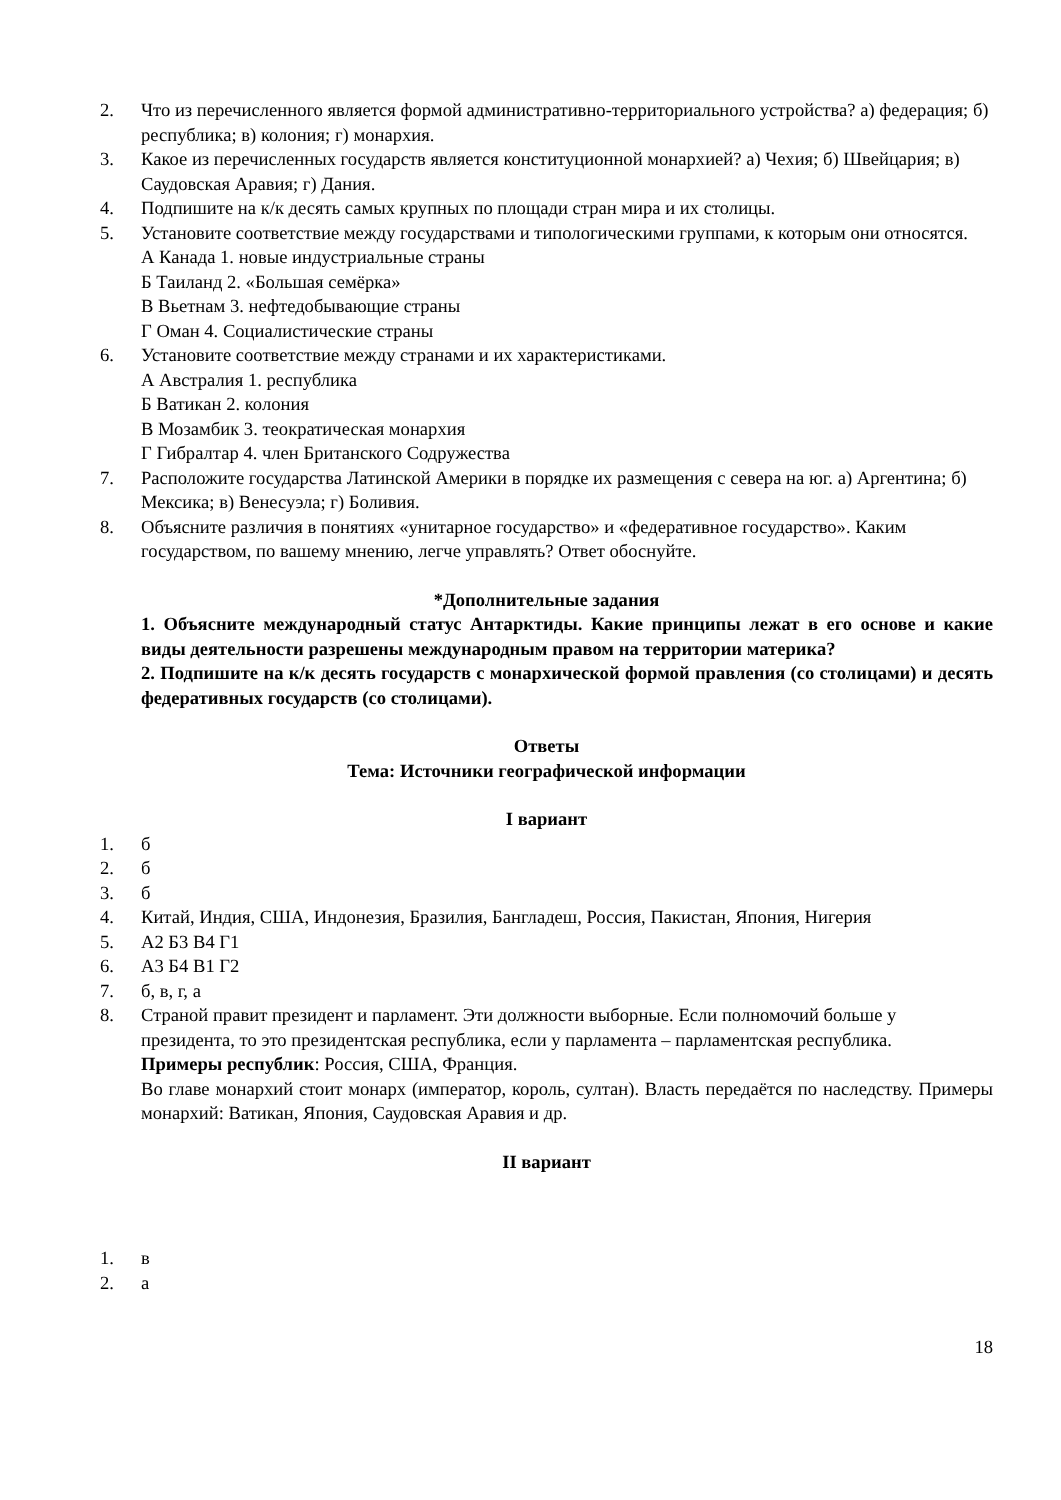2. Что из перечисленного является формой административно-территориального устройства? а) федерация; б) республика; в) колония; г) монархия.
3. Какое из перечисленных государств является конституционной монархией? а) Чехия; б) Швейцария; в) Саудовская Аравия; г) Дания.
4. Подпишите на к/к десять самых крупных по площади стран мира и их столицы.
5. Установите соответствие между государствами и типологическими группами, к которым они относятся.
А Канада 1. новые индустриальные страны
Б Таиланд 2. «Большая семёрка»
В Вьетнам 3. нефтедобывающие страны
Г Оман 4. Социалистические страны
6. Установите соответствие между странами и их характеристиками.
А Австралия 1. республика
Б Ватикан 2. колония
В Мозамбик 3. теократическая монархия
Г Гибралтар 4. член Британского Содружества
7. Расположите государства Латинской Америки в порядке их размещения с севера на юг. а) Аргентина; б) Мексика; в) Венесуэла; г) Боливия.
8. Объясните различия в понятиях «унитарное государство» и «федеративное государство». Каким государством, по вашему мнению, легче управлять? Ответ обоснуйте.
*Дополнительные задания
1. Объясните международный статус Антарктиды. Какие принципы лежат в его основе и какие виды деятельности разрешены международным правом на территории материка?
2. Подпишите на к/к десять государств с монархической формой правления (со столицами) и десять федеративных государств (со столицами).
Ответы
Тема: Источники географической информации
I вариант
1. б
2. б
3. б
4. Китай, Индия, США, Индонезия, Бразилия, Бангладеш, Россия, Пакистан, Япония, Нигерия
5. А2 Б3 В4 Г1
6. А3 Б4 В1 Г2
7. б, в, г, а
8. Страной правит президент и парламент. Эти должности выборные. Если полномочий больше у президента, то это президентская республика, если у парламента – парламентская республика.
Примеры республик: Россия, США, Франция.
Во главе монархий стоит монарх (император, король, султан). Власть передаётся по наследству. Примеры монархий: Ватикан, Япония, Саудовская Аравия и др.
II вариант
1. в
2. а
18